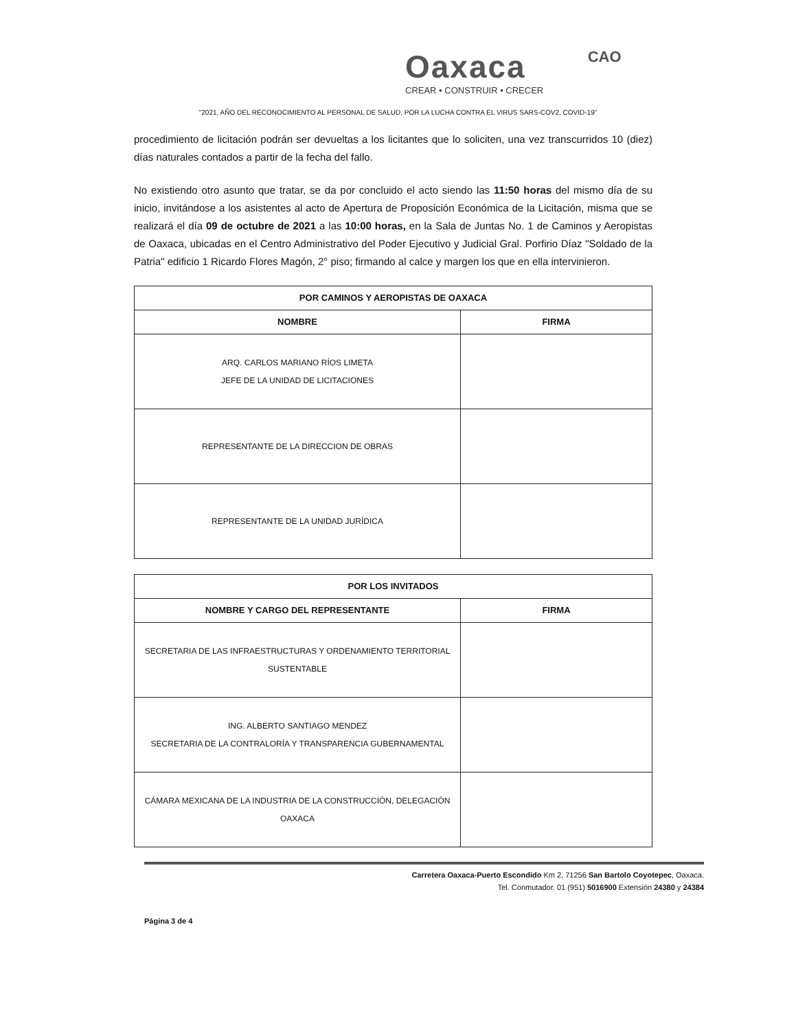Oaxaca CAO
CREAR • CONSTRUIR • CRECER
"2021, AÑO DEL RECONOCIMIENTO AL PERSONAL DE SALUD, POR LA LUCHA CONTRA EL VIRUS SARS-COV2, COVID-19"
procedimiento de licitación podrán ser devueltas a los licitantes que lo soliciten, una vez transcurridos 10 (diez) días naturales contados a partir de la fecha del fallo.
No existiendo otro asunto que tratar, se da por concluido el acto siendo las 11:50 horas del mismo día de su inicio, invitándose a los asistentes al acto de Apertura de Proposición Económica de la Licitación, misma que se realizará el día 09 de octubre de 2021 a las 10:00 horas, en la Sala de Juntas No. 1 de Caminos y Aeropistas de Oaxaca, ubicadas en el Centro Administrativo del Poder Ejecutivo y Judicial Gral. Porfirio Díaz "Soldado de la Patria" edificio 1 Ricardo Flores Magón, 2° piso; firmando al calce y margen los que en ella intervinieron.
| POR CAMINOS Y AEROPISTAS DE OAXACA | |
| --- | --- |
| NOMBRE | FIRMA |
| ARQ. CARLOS MARIANO RÍOS LIMETA JEFE DE LA UNIDAD DE LICITACIONES | |
| REPRESENTANTE DE LA DIRECCION DE OBRAS | |
| REPRESENTANTE DE LA UNIDAD JURÍDICA | |
| POR LOS INVITADOS | |
| --- | --- |
| NOMBRE Y CARGO DEL REPRESENTANTE | FIRMA |
| SECRETARIA DE LAS INFRAESTRUCTURAS Y ORDENAMIENTO TERRITORIAL SUSTENTABLE | |
| ING. ALBERTO SANTIAGO MENDEZ SECRETARIA DE LA CONTRALORÍA Y TRANSPARENCIA GUBERNAMENTAL | |
| CÁMARA MEXICANA DE LA INDUSTRIA DE LA CONSTRUCCIÓN, DELEGACIÓN OAXACA | |
Carretera Oaxaca-Puerto Escondido Km 2, 71256 San Bartolo Coyotepec, Oaxaca.
Tel. Conmutador. 01 (951) 5016900 Extensión 24380 y 24384
Página 3 de 4